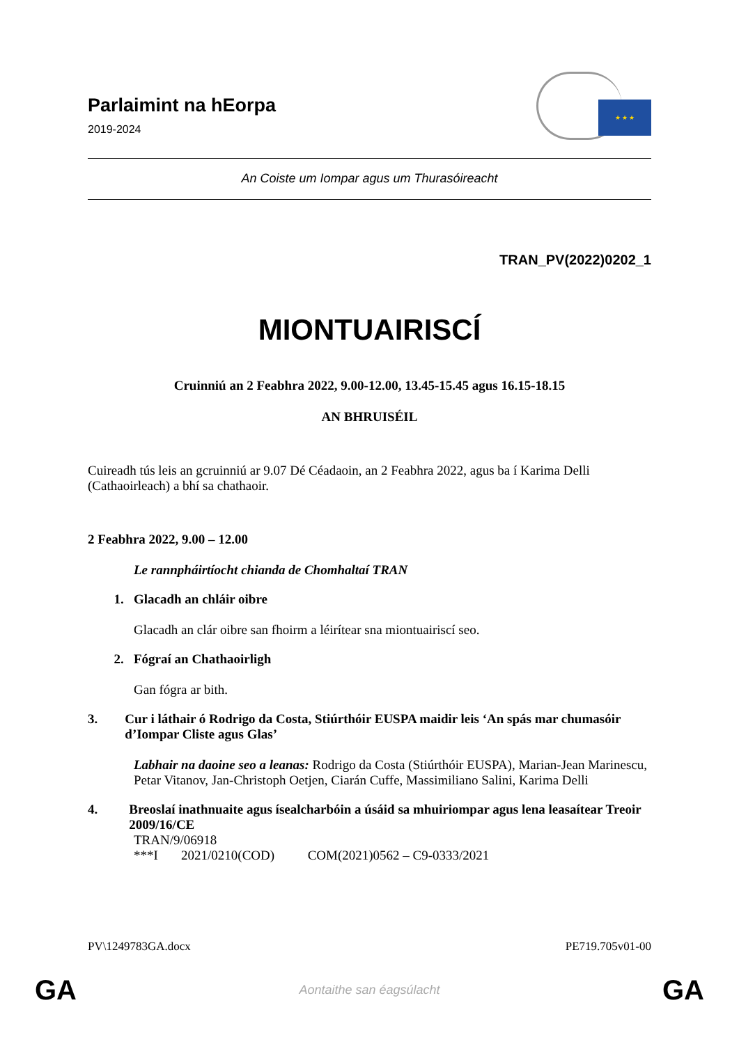Parlaimint na hEorpa
2019-2024
★ ★ ★
An Coiste um Iompar agus um Thurasóireacht
TRAN_PV(2022)0202_1
MIONTUAIRISCÍ
Cruinniú an 2 Feabhra 2022, 9.00-12.00, 13.45-15.45 agus 16.15-18.15
AN BHRUISÉIL
Cuireadh tús leis an gcruinniú ar 9.07 Dé Céadaoin, an 2 Feabhra 2022, agus ba í Karima Delli (Cathaoirleach) a bhí sa chathaoir.
2 Feabhra 2022, 9.00 – 12.00
Le rannpháirtíocht chianda de Chomhaltaí TRAN
1. Glacadh an chláir oibre
Glacadh an clár oibre san fhoirm a léirítear sna miontuairiscí seo.
2. Fógraí an Chathaoirligh
Gan fógra ar bith.
3. Cur i láthair ó Rodrigo da Costa, Stiúrthóir EUSPA maidir leis ‘An spás mar chumasóir d’Iompar Cliste agus Glas’
Labhair na daoine seo a leanas: Rodrigo da Costa (Stiúrthóir EUSPA), Marian-Jean Marinescu, Petar Vitanov, Jan-Christoph Oetjen, Ciarán Cuffe, Massimiliano Salini, Karima Delli
4. Breoslaí inathnuaite agus ísealcharbóin a úsáid sa mhuiriompar agus lena leasaítear Treoir 2009/16/CE
TRAN/9/06918
***I 2021/0210(COD) COM(2021)0562 – C9-0333/2021
PV\1249783GA.docx PE719.705v01-00
GA Aontaithe san éagsúlacht GA